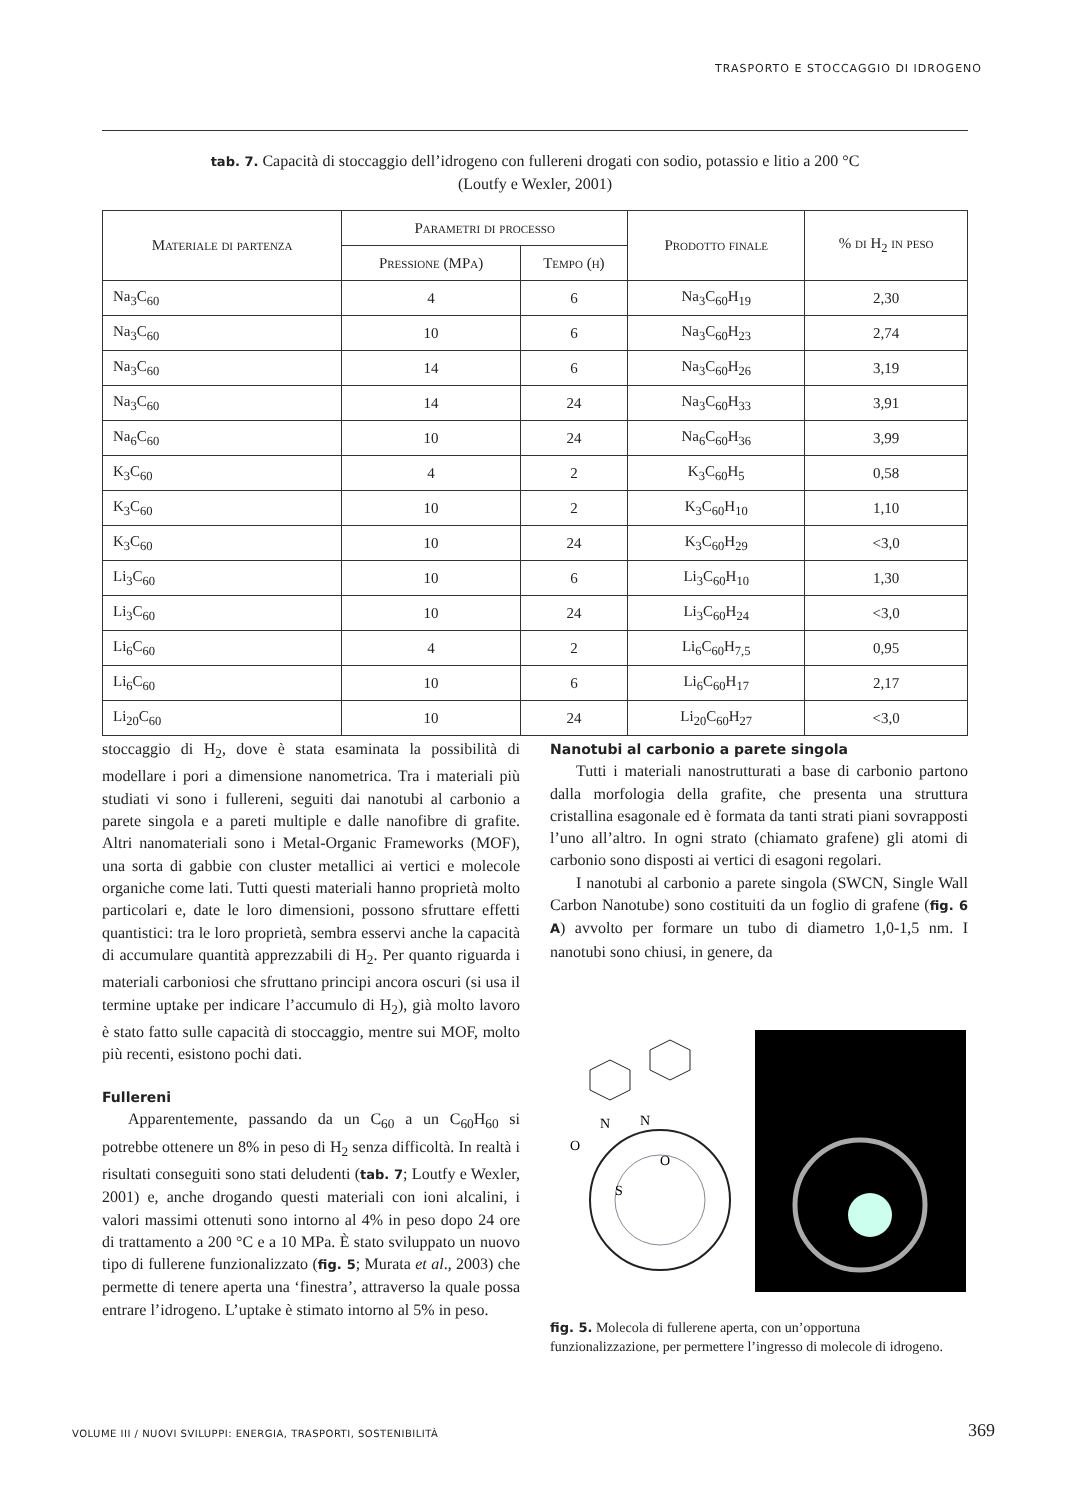TRASPORTO E STOCCAGGIO DI IDROGENO
tab. 7. Capacità di stoccaggio dell’idrogeno con fullereni drogati con sodio, potassio e litio a 200 °C
(Loutfy e Wexler, 2001)
| Materiale di partenza | Parametri di processo | | Prodotto finale | % di H<sub>2</sub> in peso |
| --- | --- | --- | --- | --- |
| | Pressione (MPa) | Tempo (h) | | |
| Na<sub>3</sub>C<sub>60</sub> | 4 | 6 | Na<sub>3</sub>C<sub>60</sub>H<sub>19</sub> | 2,30 |
| Na<sub>3</sub>C<sub>60</sub> | 10 | 6 | Na<sub>3</sub>C<sub>60</sub>H<sub>23</sub> | 2,74 |
| Na<sub>3</sub>C<sub>60</sub> | 14 | 6 | Na<sub>3</sub>C<sub>60</sub>H<sub>26</sub> | 3,19 |
| Na<sub>3</sub>C<sub>60</sub> | 14 | 24 | Na<sub>3</sub>C<sub>60</sub>H<sub>33</sub> | 3,91 |
| Na<sub>6</sub>C<sub>60</sub> | 10 | 24 | Na<sub>6</sub>C<sub>60</sub>H<sub>36</sub> | 3,99 |
| K<sub>3</sub>C<sub>60</sub> | 4 | 2 | K<sub>3</sub>C<sub>60</sub>H<sub>5</sub> | 0,58 |
| K<sub>3</sub>C<sub>60</sub> | 10 | 2 | K<sub>3</sub>C<sub>60</sub>H<sub>10</sub> | 1,10 |
| K<sub>3</sub>C<sub>60</sub> | 10 | 24 | K<sub>3</sub>C<sub>60</sub>H<sub>29</sub> | <3,0 |
| Li<sub>3</sub>C<sub>60</sub> | 10 | 6 | Li<sub>3</sub>C<sub>60</sub>H<sub>10</sub> | 1,30 |
| Li<sub>3</sub>C<sub>60</sub> | 10 | 24 | Li<sub>3</sub>C<sub>60</sub>H<sub>24</sub> | <3,0 |
| Li<sub>6</sub>C<sub>60</sub> | 4 | 2 | Li<sub>6</sub>C<sub>60</sub>H<sub>7,5</sub> | 0,95 |
| Li<sub>6</sub>C<sub>60</sub> | 10 | 6 | Li<sub>6</sub>C<sub>60</sub>H<sub>17</sub> | 2,17 |
| Li<sub>20</sub>C<sub>60</sub> | 10 | 24 | Li<sub>20</sub>C<sub>60</sub>H<sub>27</sub> | <3,0 |
stoccaggio di H<sub>2</sub>, dove è stata esaminata la possibilità di modellare i pori a dimensione nanometrica. Tra i materiali più studiati vi sono i fullereni, seguiti dai nanotubi al carbonio a parete singola e a pareti multiple e dalle nanofibre di grafite. Altri nanomateriali sono i Metal-Organic Frameworks (MOF), una sorta di gabbie con cluster metallici ai vertici e molecole organiche come lati. Tutti questi materiali hanno proprietà molto particolari e, date le loro dimensioni, possono sfruttare effetti quantistici: tra le loro proprietà, sembra esservi anche la capacità di accumulare quantità apprezzabili di H<sub>2</sub>. Per quanto riguarda i materiali carboniosi che sfruttano principi ancora oscuri (si usa il termine uptake per indicare l’accumulo di H<sub>2</sub>), già molto lavoro è stato fatto sulle capacità di stoccaggio, mentre sui MOF, molto più recenti, esistono pochi dati.
Fullereni
Apparentemente, passando da un C<sub>60</sub> a un C<sub>60</sub>H<sub>60</sub> si potrebbe ottenere un 8% in peso di H<sub>2</sub> senza difficoltà. In realtà i risultati conseguiti sono stati deludenti (tab. 7; Loutfy e Wexler, 2001) e, anche drogando questi materiali con ioni alcalini, i valori massimi ottenuti sono intorno al 4% in peso dopo 24 ore di trattamento a 200 °C e a 10 MPa. È stato sviluppato un nuovo tipo di fullerene funzionalizzato (fig. 5; Murata et al., 2003) che permette di tenere aperta una ‘finestra’, attraverso la quale possa entrare l’idrogeno. L’uptake è stimato intorno al 5% in peso.
Nanotubi al carbonio a parete singola
Tutti i materiali nanostrutturati a base di carbonio partono dalla morfologia della grafite, che presenta una struttura cristallina esagonale ed è formata da tanti strati piani sovrapposti l’uno all’altro. In ogni strato (chiamato grafene) gli atomi di carbonio sono disposti ai vertici di esagoni regolari.
I nanotubi al carbonio a parete singola (SWCN, Single Wall Carbon Nanotube) sono costituiti da un foglio di grafene (fig. 6 A) avvolto per formare un tubo di diametro 1,0-1,5 nm. I nanotubi sono chiusi, in genere, da
O
N
N
O
S
fig. 5. Molecola di fullerene aperta, con un’opportuna funzionalizzazione, per permettere l’ingresso di molecole di idrogeno.
VOLUME III / NUOVI SVILUPPI: ENERGIA, TRASPORTI, SOSTENIBILITÀ
369